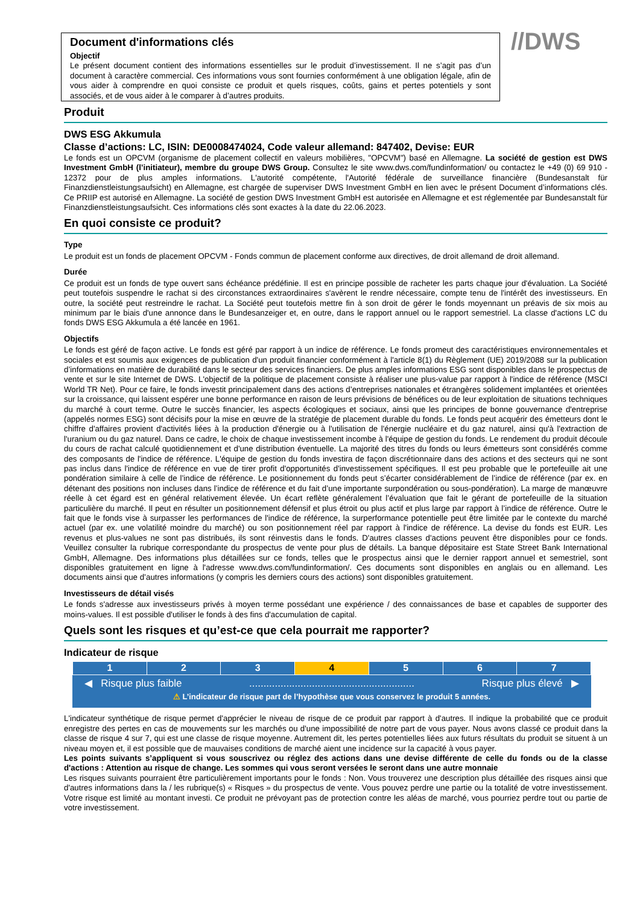Document d'informations clés
Objectif
Le présent document contient des informations essentielles sur le produit d’investissement. Il ne s’agit pas d’un document à caractère commercial. Ces informations vous sont fournies conformément à une obligation légale, afin de vous aider à comprendre en quoi consiste ce produit et quels risques, coûts, gains et pertes potentiels y sont associés, et de vous aider à le comparer à d’autres produits.
//DWS
Produit
DWS ESG Akkumula
Classe d’actions: LC, ISIN: DE0008474024, Code valeur allemand: 847402, Devise: EUR
Le fonds est un OPCVM (organisme de placement collectif en valeurs mobilières, "OPCVM") basé en Allemagne. La société de gestion est DWS Investment GmbH (l’initiateur), membre du groupe DWS Group. Consultez le site www.dws.com/fundinformation/ ou contactez le +49 (0) 69 910 - 12372 pour de plus amples informations. L'autorité compétente, l'Autorité fédérale de surveillance financière (Bundesanstalt für Finanzdienstleistungsaufsicht) en Allemagne, est chargée de superviser DWS Investment GmbH en lien avec le présent Document d’informations clés. Ce PRIIP est autorisé en Allemagne. La société de gestion DWS Investment GmbH est autorisée en Allemagne et est réglementée par Bundesanstalt für Finanzdienstleistungsaufsicht. Ces informations clés sont exactes à la date du 22.06.2023.
En quoi consiste ce produit?
Type
Le produit est un fonds de placement OPCVM - Fonds commun de placement conforme aux directives, de droit allemand de droit allemand.
Durée
Ce produit est un fonds de type ouvert sans échéance prédéfinie. Il est en principe possible de racheter les parts chaque jour d'évaluation. La Société peut toutefois suspendre le rachat si des circonstances extraordinaires s'avèrent le rendre nécessaire, compte tenu de l'intérêt des investisseurs. En outre, la société peut restreindre le rachat. La Société peut toutefois mettre fin à son droit de gérer le fonds moyennant un préavis de six mois au minimum par le biais d'une annonce dans le Bundesanzeiger et, en outre, dans le rapport annuel ou le rapport semestriel. La classe d'actions LC du fonds DWS ESG Akkumula a été lancée en 1961.
Objectifs
Le fonds est géré de façon active. Le fonds est géré par rapport à un indice de référence. Le fonds promeut des caractéristiques environnementales et sociales et est soumis aux exigences de publication d'un produit financier conformément à l'article 8(1) du Règlement (UE) 2019/2088 sur la publication d’informations en matière de durabilité dans le secteur des services financiers. De plus amples informations ESG sont disponibles dans le prospectus de vente et sur le site Internet de DWS. L'objectif de la politique de placement consiste à réaliser une plus-value par rapport à l'indice de référence (MSCI World TR Net). Pour ce faire, le fonds investit principalement dans des actions d’entreprises nationales et étrangères solidement implantées et orientées sur la croissance, qui laissent espérer une bonne performance en raison de leurs prévisions de bénéfices ou de leur exploitation de situations techniques du marché à court terme. Outre le succès financier, les aspects écologiques et sociaux, ainsi que les principes de bonne gouvernance d'entreprise (appelés normes ESG) sont décisifs pour la mise en œuvre de la stratégie de placement durable du fonds. Le fonds peut acquérir des émetteurs dont le chiffre d'affaires provient d'activités liées à la production d'énergie ou à l'utilisation de l'énergie nucléaire et du gaz naturel, ainsi qu'à l'extraction de l'uranium ou du gaz naturel. Dans ce cadre, le choix de chaque investissement incombe à l'équipe de gestion du fonds. Le rendement du produit découle du cours de rachat calculé quotidiennement et d'une distribution éventuelle. La majorité des titres du fonds ou leurs émetteurs sont considérés comme des composants de l'indice de référence. L'équipe de gestion du fonds investira de façon discrétionnaire dans des actions et des secteurs qui ne sont pas inclus dans l'indice de référence en vue de tirer profit d'opportunités d'investissement spécifiques. Il est peu probable que le portefeuille ait une pondération similaire à celle de l’indice de référence. Le positionnement du fonds peut s’écarter considérablement de l’indice de référence (par ex. en détenant des positions non incluses dans l’indice de référence et du fait d’une importante surpondération ou sous-pondération). La marge de manœuvre réelle à cet égard est en général relativement élevée. Un écart reflète généralement l’évaluation que fait le gérant de portefeuille de la situation particulière du marché. Il peut en résulter un positionnement défensif et plus étroit ou plus actif et plus large par rapport à l’indice de référence. Outre le fait que le fonds vise à surpasser les performances de l'indice de référence, la surperformance potentielle peut être limitée par le contexte du marché actuel (par ex. une volatilité moindre du marché) ou son positionnement réel par rapport à l'indice de référence. La devise du fonds est EUR. Les revenus et plus-values ne sont pas distribués, ils sont réinvestis dans le fonds. D'autres classes d'actions peuvent être disponibles pour ce fonds. Veuillez consulter la rubrique correspondante du prospectus de vente pour plus de détails. La banque dépositaire est State Street Bank International GmbH, Allemagne. Des informations plus détaillées sur ce fonds, telles que le prospectus ainsi que le dernier rapport annuel et semestriel, sont disponibles gratuitement en ligne à l'adresse www.dws.com/fundinformation/. Ces documents sont disponibles en anglais ou en allemand. Les documents ainsi que d’autres informations (y compris les derniers cours des actions) sont disponibles gratuitement.
Investisseurs de détail visés
Le fonds s'adresse aux investisseurs privés à moyen terme possédant une expérience / des connaissances de base et capables de supporter des moins-values. Il est possible d'utiliser le fonds à des fins d'accumulation de capital.
Quels sont les risques et qu’est-ce que cela pourrait me rapporter?
Indicateur de risque
| 1 | 2 | 3 | 4 | 5 | 6 | 7 |
◀ Risque plus faible.......................................................... Risque plus élevé ▶
⚠ L’indicateur de risque part de l’hypothèse que vous conservez le produit 5 années.
L'indicateur synthétique de risque permet d'apprécier le niveau de risque de ce produit par rapport à d'autres. Il indique la probabilité que ce produit enregistre des pertes en cas de mouvements sur les marchés ou d'une impossibilité de notre part de vous payer. Nous avons classé ce produit dans la classe de risque 4 sur 7, qui est une classe de risque moyenne. Autrement dit, les pertes potentielles liées aux futurs résultats du produit se situent à un niveau moyen et, il est possible que de mauvaises conditions de marché aient une incidence sur la capacité à vous payer.
Les points suivants s’appliquent si vous souscrivez ou réglez des actions dans une devise différente de celle du fonds ou de la classe d'actions : Attention au risque de change. Les sommes qui vous seront versées le seront dans une autre monnaie
Les risques suivants pourraient être particulièrement importants pour le fonds : Non. Vous trouverez une description plus détaillée des risques ainsi que d'autres informations dans la / les rubrique(s) « Risques » du prospectus de vente. Vous pouvez perdre une partie ou la totalité de votre investissement. Votre risque est limité au montant investi. Ce produit ne prévoyant pas de protection contre les aléas de marché, vous pourriez perdre tout ou partie de votre investissement.